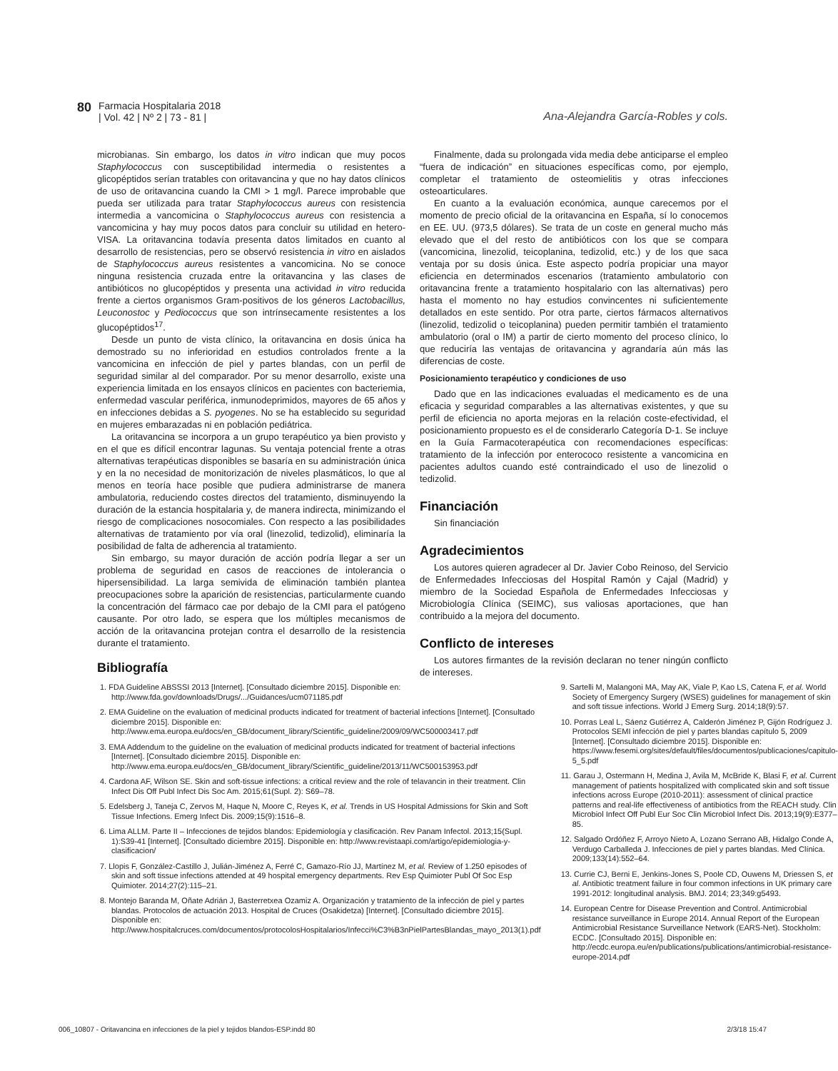80 Farmacia Hospitalaria 2018
| Vol. 42 | Nº 2 | 73 - 81 |
Ana-Alejandra García-Robles y cols.
microbianas. Sin embargo, los datos in vitro indican que muy pocos Staphylococcus con susceptibilidad intermedia o resistentes a glicopéptidos serían tratables con oritavancina y que no hay datos clínicos de uso de oritavancina cuando la CMI > 1 mg/l. Parece improbable que pueda ser utilizada para tratar Staphylococcus aureus con resistencia intermedia a vancomicina o Staphylococcus aureus con resistencia a vancomicina y hay muy pocos datos para concluir su utilidad en hetero-VISA. La oritavancina todavía presenta datos limitados en cuanto al desarrollo de resistencias, pero se observó resistencia in vitro en aislados de Staphylococcus aureus resistentes a vancomicina. No se conoce ninguna resistencia cruzada entre la oritavancina y las clases de antibióticos no glucopéptidos y presenta una actividad in vitro reducida frente a ciertos organismos Gram-positivos de los géneros Lactobacillus, Leuconostoc y Pediococcus que son intrínsecamente resistentes a los glucopéptidos<sup>17</sup>.
Desde un punto de vista clínico, la oritavancina en dosis única ha demostrado su no inferioridad en estudios controlados frente a la vancomicina en infección de piel y partes blandas, con un perfil de seguridad similar al del comparador. Por su menor desarrollo, existe una experiencia limitada en los ensayos clínicos en pacientes con bacteriemia, enfermedad vascular periférica, inmunodeprimidos, mayores de 65 años y en infecciones debidas a S. pyogenes. No se ha establecido su seguridad en mujeres embarazadas ni en población pediátrica.
La oritavancina se incorpora a un grupo terapéutico ya bien provisto y en el que es difícil encontrar lagunas. Su ventaja potencial frente a otras alternativas terapéuticas disponibles se basaría en su administración única y en la no necesidad de monitorización de niveles plasmáticos, lo que al menos en teoría hace posible que pudiera administrarse de manera ambulatoria, reduciendo costes directos del tratamiento, disminuyendo la duración de la estancia hospitalaria y, de manera indirecta, minimizando el riesgo de complicaciones nosocomiales. Con respecto a las posibilidades alternativas de tratamiento por vía oral (linezolid, tedizolid), eliminaría la posibilidad de falta de adherencia al tratamiento.
Sin embargo, su mayor duración de acción podría llegar a ser un problema de seguridad en casos de reacciones de intolerancia o hipersensibilidad. La larga semivida de eliminación también plantea preocupaciones sobre la aparición de resistencias, particularmente cuando la concentración del fármaco cae por debajo de la CMI para el patógeno causante. Por otro lado, se espera que los múltiples mecanismos de acción de la oritavancina protejan contra el desarrollo de la resistencia durante el tratamiento.
Finalmente, dada su prolongada vida media debe anticiparse el empleo “fuera de indicación” en situaciones específicas como, por ejemplo, completar el tratamiento de osteomielitis y otras infecciones osteoarticulares.
En cuanto a la evaluación económica, aunque carecemos por el momento de precio oficial de la oritavancina en España, sí lo conocemos en EE. UU. (973,5 dólares). Se trata de un coste en general mucho más elevado que el del resto de antibióticos con los que se compara (vancomicina, linezolid, teicoplanina, tedizolid, etc.) y de los que saca ventaja por su dosis única. Este aspecto podría propiciar una mayor eficiencia en determinados escenarios (tratamiento ambulatorio con oritavancina frente a tratamiento hospitalario con las alternativas) pero hasta el momento no hay estudios convincentes ni suficientemente detallados en este sentido. Por otra parte, ciertos fármacos alternativos (linezolid, tedizolid o teicoplanina) pueden permitir también el tratamiento ambulatorio (oral o IM) a partir de cierto momento del proceso clínico, lo que reduciría las ventajas de oritavancina y agrandaría aún más las diferencias de coste.
Posicionamiento terapéutico y condiciones de uso
Dado que en las indicaciones evaluadas el medicamento es de una eficacia y seguridad comparables a las alternativas existentes, y que su perfil de eficiencia no aporta mejoras en la relación coste-efectividad, el posicionamiento propuesto es el de considerarlo Categoría D-1. Se incluye en la Guía Farmacoterapéutica con recomendaciones específicas: tratamiento de la infección por enterococo resistente a vancomicina en pacientes adultos cuando esté contraindicado el uso de linezolid o tedizolid.
Financiación
Sin financiación
Agradecimientos
Los autores quieren agradecer al Dr. Javier Cobo Reinoso, del Servicio de Enfermedades Infecciosas del Hospital Ramón y Cajal (Madrid) y miembro de la Sociedad Española de Enfermedades Infecciosas y Microbiología Clínica (SEIMC), sus valiosas aportaciones, que han contribuido a la mejora del documento.
Conflicto de intereses
Los autores firmantes de la revisión declaran no tener ningún conflicto de intereses.
Bibliografía
1. FDA Guideline ABSSSI 2013 [Internet]. [Consultado diciembre 2015]. Disponible en: http://www.fda.gov/downloads/Drugs/.../Guidances/ucm071185.pdf
2. EMA Guideline on the evaluation of medicinal products indicated for treatment of bacterial infections [Internet]. [Consultado diciembre 2015]. Disponible en: http://www.ema.europa.eu/docs/en_GB/document_library/Scientific_guideline/2009/09/WC500003417.pdf
3. EMA Addendum to the guideline on the evaluation of medicinal products indicated for treatment of bacterial infections [Internet]. [Consultado diciembre 2015]. Disponible en: http://www.ema.europa.eu/docs/en_GB/document_library/Scientific_guideline/2013/11/WC500153953.pdf
4. Cardona AF, Wilson SE. Skin and soft-tissue infections: a critical review and the role of telavancin in their treatment. Clin Infect Dis Off Publ Infect Dis Soc Am. 2015;61(Supl. 2): S69–78.
5. Edelsberg J, Taneja C, Zervos M, Haque N, Moore C, Reyes K, et al. Trends in US Hospital Admissions for Skin and Soft Tissue Infections. Emerg Infect Dis. 2009;15(9):1516–8.
6. Lima ALLM. Parte II – Infecciones de tejidos blandos: Epidemiología y clasificación. Rev Panam Infectol. 2013;15(Supl. 1):S39-41 [Internet]. [Consultado diciembre 2015]. Disponible en: http://www.revistaapi.com/artigo/epidemiologia-y-clasificacion/
7. Llopis F, González-Castillo J, Julián-Jiménez A, Ferré C, Gamazo-Río JJ, Martínez M, et al. Review of 1.250 episodes of skin and soft tissue infections attended at 49 hospital emergency departments. Rev Esp Quimioter Publ Of Soc Esp Quimioter. 2014;27(2):115–21.
8. Montejo Baranda M, Oñate Adrián J, Basterretxea Ozamiz A. Organización y tratamiento de la infección de piel y partes blandas. Protocolos de actuación 2013. Hospital de Cruces (Osakidetza) [Internet]. [Consultado diciembre 2015]. Disponible en: http://www.hospitalcruces.com/documentos/protocolosHospitalarios/Infecci%C3%B3nPielPartesBlandas_mayo_2013(1).pdf
9. Sartelli M, Malangoni MA, May AK, Viale P, Kao LS, Catena F, et al. World Society of Emergency Surgery (WSES) guidelines for management of skin and soft tissue infections. World J Emerg Surg. 2014;18(9):57.
10. Porras Leal L, Sáenz Gutiérrez A, Calderón Jiménez P, Gijón Rodríguez J. Protocolos SEMI infección de piel y partes blandas capítulo 5, 2009 [Internet]. [Consultado diciembre 2015]. Disponible en: https://www.fesemi.org/sites/default/files/documentos/publicaciones/capitulo-5_5.pdf
11. Garau J, Ostermann H, Medina J, Avila M, McBride K, Blasi F, et al. Current management of patients hospitalized with complicated skin and soft tissue infections across Europe (2010-2011): assessment of clinical practice patterns and real-life effectiveness of antibiotics from the REACH study. Clin Microbiol Infect Off Publ Eur Soc Clin Microbiol Infect Dis. 2013;19(9):E377–85.
12. Salgado Ordóñez F, Arroyo Nieto A, Lozano Serrano AB, Hidalgo Conde A, Verdugo Carballeda J. Infecciones de piel y partes blandas. Med Clínica. 2009;133(14):552–64.
13. Currie CJ, Berni E, Jenkins-Jones S, Poole CD, Ouwens M, Driessen S, et al. Antibiotic treatment failure in four common infections in UK primary care 1991-2012: longitudinal analysis. BMJ. 2014; 23;349:g5493.
14. European Centre for Disease Prevention and Control. Antimicrobial resistance surveillance in Europe 2014. Annual Report of the European Antimicrobial Resistance Surveillance Network (EARS-Net). Stockholm: ECDC. [Consultado 2015]. Disponible en: http://ecdc.europa.eu/en/publications/publications/antimicrobial-resistance-europe-2014.pdf
006_10807 - Oritavancina en infecciones de la piel y tejidos blandos-ESP.indd 80 2/3/18 15:47